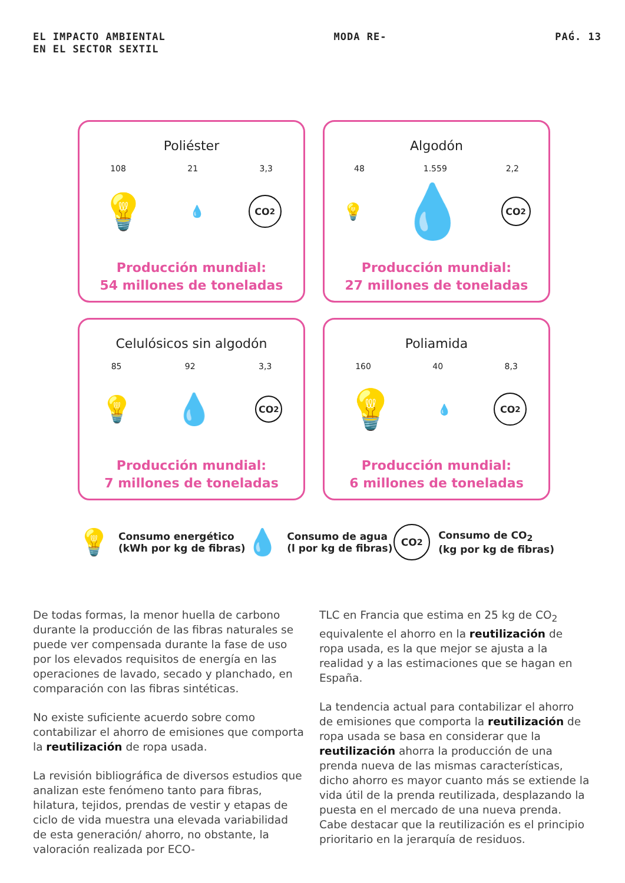EL IMPACTO AMBIENTAL
EN EL SECTOR SEXTIL
MODA RE- PAǴ. 13
Poliéster
108 21 3,3
💡 💧 CO<sub>2</sub>
Producción mundial:
54 millones de toneladas
Algodón
48 1.559 2,2
💡 💧 CO<sub>2</sub>
Producción mundial:
27 millones de toneladas
Celulósicos sin algodón
85 92 3,3
💡 💧 CO<sub>2</sub>
Producción mundial:
7 millones de toneladas
Poliamida
160 40 8,3
💡 💧 CO<sub>2</sub>
Producción mundial:
6 millones de toneladas
💡 Consumo energético
(kWh por kg de fibras)
💧 Consumo de agua
(l por kg de fibras)
CO<sub>2</sub> Consumo de CO<sub>2</sub>
(kg por kg de fibras)
De todas formas, la menor huella de carbono durante la producción de las fibras naturales se puede ver compensada durante la fase de uso por los elevados requisitos de energía en las operaciones de lavado, secado y planchado, en comparación con las fibras sintéticas.
No existe suficiente acuerdo sobre como contabilizar el ahorro de emisiones que comporta la reutilización de ropa usada.
La revisión bibliográfica de diversos estudios que analizan este fenómeno tanto para fibras, hilatura, tejidos, prendas de vestir y etapas de ciclo de vida muestra una elevada variabilidad de esta generación/ ahorro, no obstante, la valoración realizada por ECO-
TLC en Francia que estima en 25 kg de CO<sub>2</sub> equivalente el ahorro en la reutilización de ropa usada, es la que mejor se ajusta a la realidad y a las estimaciones que se hagan en España.
La tendencia actual para contabilizar el ahorro de emisiones que comporta la reutilización de ropa usada se basa en considerar que la reutilización ahorra la producción de una prenda nueva de las mismas características, dicho ahorro es mayor cuanto más se extiende la vida útil de la prenda reutilizada, desplazando la puesta en el mercado de una nueva prenda. Cabe destacar que la reutilización es el principio prioritario en la jerarquía de residuos.